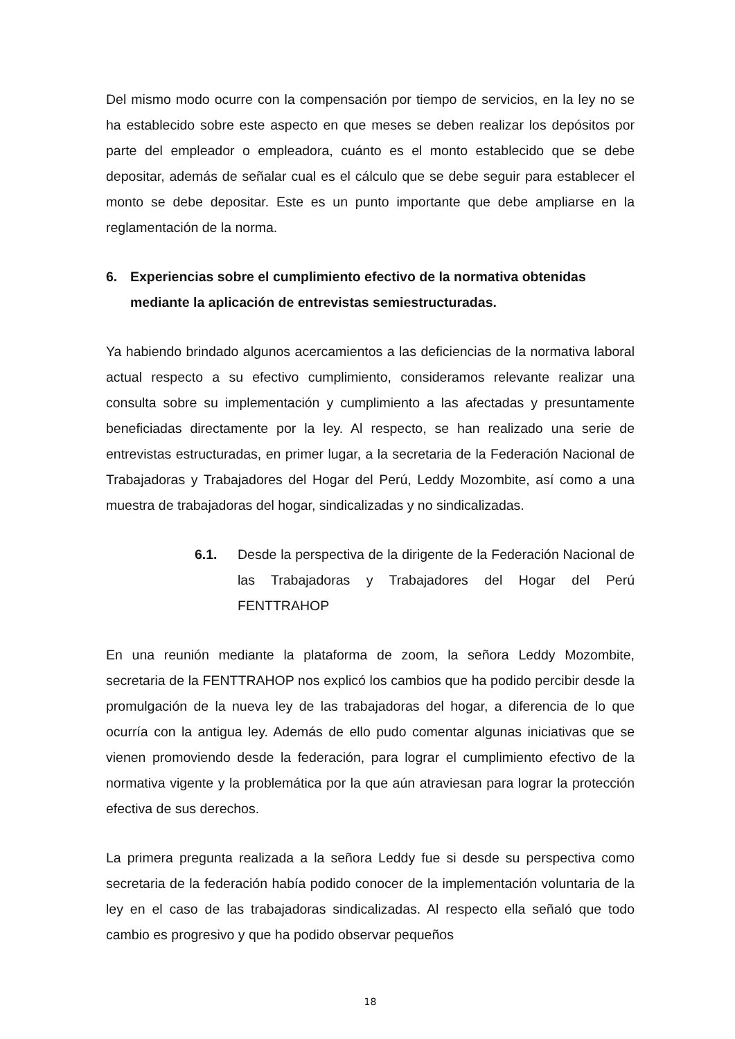Del mismo modo ocurre con la compensación por tiempo de servicios, en la ley no se ha establecido sobre este aspecto en que meses se deben realizar los depósitos por parte del empleador o empleadora, cuánto es el monto establecido que se debe depositar, además de señalar cual es el cálculo que se debe seguir para establecer el monto se debe depositar. Este es un punto importante que debe ampliarse en la reglamentación de la norma.
6. Experiencias sobre el cumplimiento efectivo de la normativa obtenidas mediante la aplicación de entrevistas semiestructuradas.
Ya habiendo brindado algunos acercamientos a las deficiencias de la normativa laboral actual respecto a su efectivo cumplimiento, consideramos relevante realizar una consulta sobre su implementación y cumplimiento a las afectadas y presuntamente beneficiadas directamente por la ley. Al respecto, se han realizado una serie de entrevistas estructuradas, en primer lugar, a la secretaria de la Federación Nacional de Trabajadoras y Trabajadores del Hogar del Perú, Leddy Mozombite, así como a una muestra de trabajadoras del hogar, sindicalizadas y no sindicalizadas.
6.1. Desde la perspectiva de la dirigente de la Federación Nacional de las Trabajadoras y Trabajadores del Hogar del Perú FENTTRAHOP
En una reunión mediante la plataforma de zoom, la señora Leddy Mozombite, secretaria de la FENTTRAHOP nos explicó los cambios que ha podido percibir desde la promulgación de la nueva ley de las trabajadoras del hogar, a diferencia de lo que ocurría con la antigua ley. Además de ello pudo comentar algunas iniciativas que se vienen promoviendo desde la federación, para lograr el cumplimiento efectivo de la normativa vigente y la problemática por la que aún atraviesan para lograr la protección efectiva de sus derechos.
La primera pregunta realizada a la señora Leddy fue si desde su perspectiva como secretaria de la federación había podido conocer de la implementación voluntaria de la ley en el caso de las trabajadoras sindicalizadas. Al respecto ella señaló que todo cambio es progresivo y que ha podido observar pequeños
18